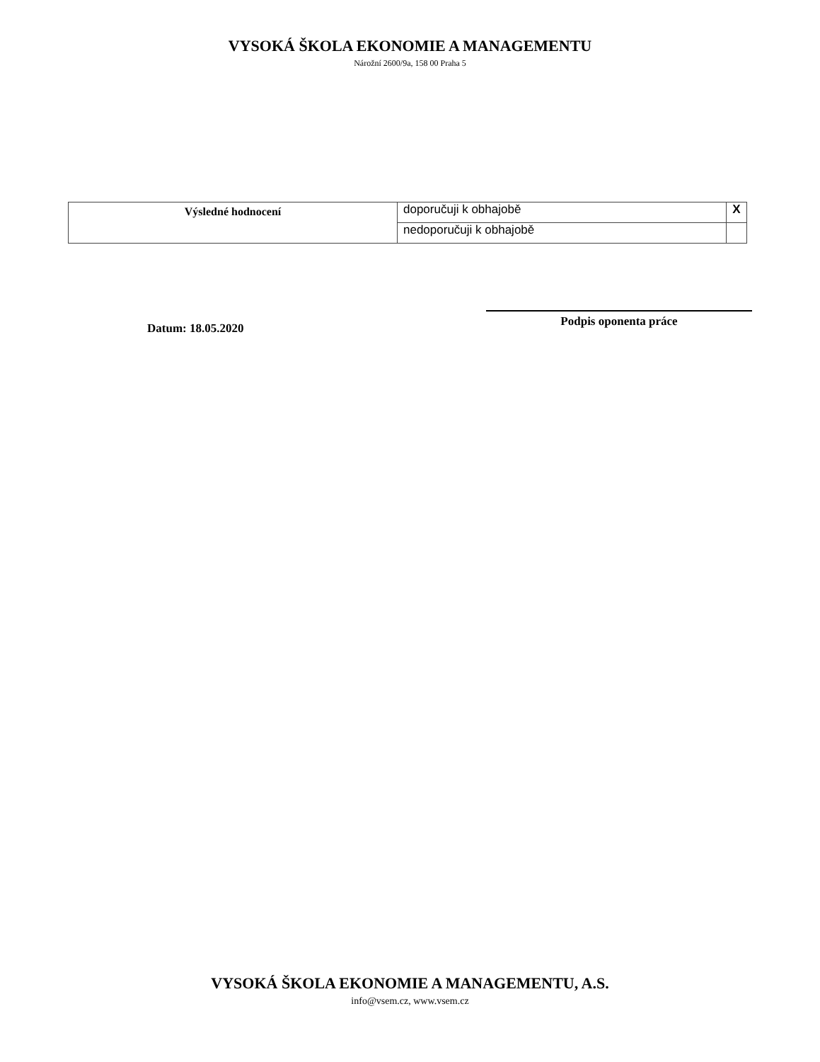VYSOKÁ ŠKOLA EKONOMIE A MANAGEMENTU
Nárožní 2600/9a, 158 00 Praha 5
| Výsledné hodnocení | doporučuji k obhajobě | X |
| | nedoporučuji k obhajobě | |
Datum: 18.05.2020
Podpis oponenta práce
VYSOKÁ ŠKOLA EKONOMIE A MANAGEMENTU, A.S.
info@vsem.cz, www.vsem.cz